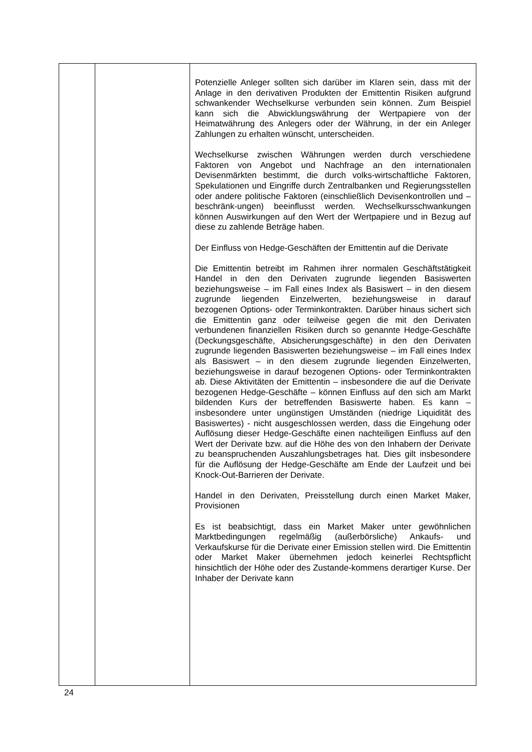| | | Potenzielle Anleger sollten sich darüber im Klaren sein, dass mit der Anlage in den derivativen Produkten der Emittentin Risiken aufgrund schwankender Wechselkurse verbunden sein können. Zum Beispiel kann sich die Abwicklungswährung der Wertpapiere von der Heimatwährung des Anlegers oder der Währung, in der ein Anleger Zahlungen zu erhalten wünscht, unterscheiden. Wechselkurse zwischen Währungen werden durch verschiedene Faktoren von Angebot und Nachfrage an den internationalen Devisenmärkten bestimmt, die durch volks-wirtschaftliche Faktoren, Spekulationen und Eingriffe durch Zentralbanken und Regierungsstellen oder andere politische Faktoren (einschließlich Devisenkontrollen und –beschränk-ungen) beeinflusst werden. Wechselkursschwankungen können Auswirkungen auf den Wert der Wertpapiere und in Bezug auf diese zu zahlende Beträge haben. Der Einfluss von Hedge-Geschäften der Emittentin auf die Derivate Die Emittentin betreibt im Rahmen ihrer normalen Geschäftstätigkeit Handel in den den Derivaten zugrunde liegenden Basiswerten beziehungsweise – im Fall eines Index als Basiswert – in den diesem zugrunde liegenden Einzelwerten, beziehungsweise in darauf bezogenen Options- oder Terminkontrakten. Darüber hinaus sichert sich die Emittentin ganz oder teilweise gegen die mit den Derivaten verbundenen finanziellen Risiken durch so genannte Hedge-Geschäfte (Deckungsgeschäfte, Absicherungsgeschäfte) in den den Derivaten zugrunde liegenden Basiswerten beziehungsweise – im Fall eines Index als Basiswert – in den diesem zugrunde liegenden Einzelwerten, beziehungsweise in darauf bezogenen Options- oder Terminkontrakten ab. Diese Aktivitäten der Emittentin – insbesondere die auf die Derivate bezogenen Hedge-Geschäfte – können Einfluss auf den sich am Markt bildenden Kurs der betreffenden Basiswerte haben. Es kann – insbesondere unter ungünstigen Umständen (niedrige Liquidität des Basiswertes) - nicht ausgeschlossen werden, dass die Eingehung oder Auflösung dieser Hedge-Geschäfte einen nachteiligen Einfluss auf den Wert der Derivate bzw. auf die Höhe des von den Inhabern der Derivate zu beanspruchenden Auszahlungsbetrages hat. Dies gilt insbesondere für die Auflösung der Hedge-Geschäfte am Ende der Laufzeit und bei Knock-Out-Barrieren der Derivate. Handel in den Derivaten, Preisstellung durch einen Market Maker, Provisionen Es ist beabsichtigt, dass ein Market Maker unter gewöhnlichen Marktbedingungen regelmäßig (außerbörsliche) Ankaufs- und Verkaufskurse für die Derivate einer Emission stellen wird. Die Emittentin oder Market Maker übernehmen jedoch keinerlei Rechtspflicht hinsichtlich der Höhe oder des Zustande-kommens derartiger Kurse. Der Inhaber der Derivate kann |
24